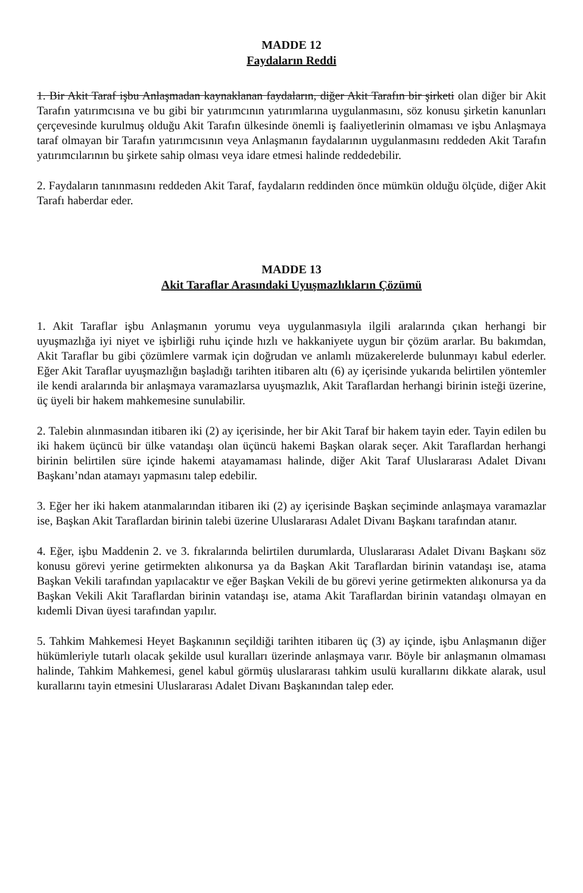MADDE 12
Faydaların Reddi
1. Bir Akit Taraf işbu Anlaşmadan kaynaklanan faydaların, diğer Akit Tarafın bir şirketi olan diğer bir Akit Tarafın yatırımcısına ve bu gibi bir yatırımcının yatırımlarına uygulanmasını, söz konusu şirketin kanunları çerçevesinde kurulmuş olduğu Akit Tarafın ülkesinde önemli iş faaliyetlerinin olmaması ve işbu Anlaşmaya taraf olmayan bir Tarafın yatırımcısının veya Anlaşmanın faydalarının uygulanmasını reddeden Akit Tarafın yatırımcılarının bu şirkete sahip olması veya idare etmesi halinde reddedebilir.
2. Faydaların tanınmasını reddeden Akit Taraf, faydaların reddinden önce mümkün olduğu ölçüde, diğer Akit Tarafı haberdar eder.
MADDE 13
Akit Taraflar Arasındaki Uyuşmazlıkların Çözümü
1. Akit Taraflar işbu Anlaşmanın yorumu veya uygulanmasıyla ilgili aralarında çıkan herhangi bir uyuşmazlığa iyi niyet ve işbirliği ruhu içinde hızlı ve hakkaniyete uygun bir çözüm ararlar. Bu bakımdan, Akit Taraflar bu gibi çözümlere varmak için doğrudan ve anlamlı müzakerelerde bulunmayı kabul ederler. Eğer Akit Taraflar uyuşmazlığın başladığı tarihten itibaren altı (6) ay içerisinde yukarıda belirtilen yöntemler ile kendi aralarında bir anlaşmaya varamazlarsa uyuşmazlık, Akit Taraflardan herhangi birinin isteği üzerine, üç üyeli bir hakem mahkemesine sunulabilir.
2. Talebin alınmasından itibaren iki (2) ay içerisinde, her bir Akit Taraf bir hakem tayin eder. Tayin edilen bu iki hakem üçüncü bir ülke vatandaşı olan üçüncü hakemi Başkan olarak seçer. Akit Taraflardan herhangi birinin belirtilen süre içinde hakemi atayamaması halinde, diğer Akit Taraf Uluslararası Adalet Divanı Başkanı’ndan atamayı yapmasını talep edebilir.
3. Eğer her iki hakem atanmalarından itibaren iki (2) ay içerisinde Başkan seçiminde anlaşmaya varamazlar ise, Başkan Akit Taraflardan birinin talebi üzerine Uluslararası Adalet Divanı Başkanı tarafından atanır.
4. Eğer, işbu Maddenin 2. ve 3. fıkralarında belirtilen durumlarda, Uluslararası Adalet Divanı Başkanı söz konusu görevi yerine getirmekten alıkonursa ya da Başkan Akit Taraflardan birinin vatandaşı ise, atama Başkan Vekili tarafından yapılacaktır ve eğer Başkan Vekili de bu görevi yerine getirmekten alıkonursa ya da Başkan Vekili Akit Taraflardan birinin vatandaşı ise, atama Akit Taraflardan birinin vatandaşı olmayan en kıdemli Divan üyesi tarafından yapılır.
5. Tahkim Mahkemesi Heyet Başkanının seçildiği tarihten itibaren üç (3) ay içinde, işbu Anlaşmanın diğer hükümleriyle tutarlı olacak şekilde usul kuralları üzerinde anlaşmaya varır. Böyle bir anlaşmanın olmaması halinde, Tahkim Mahkemesi, genel kabul görmüş uluslararası tahkim usulü kurallarını dikkate alarak, usul kurallarını tayin etmesini Uluslararası Adalet Divanı Başkanından talep eder.